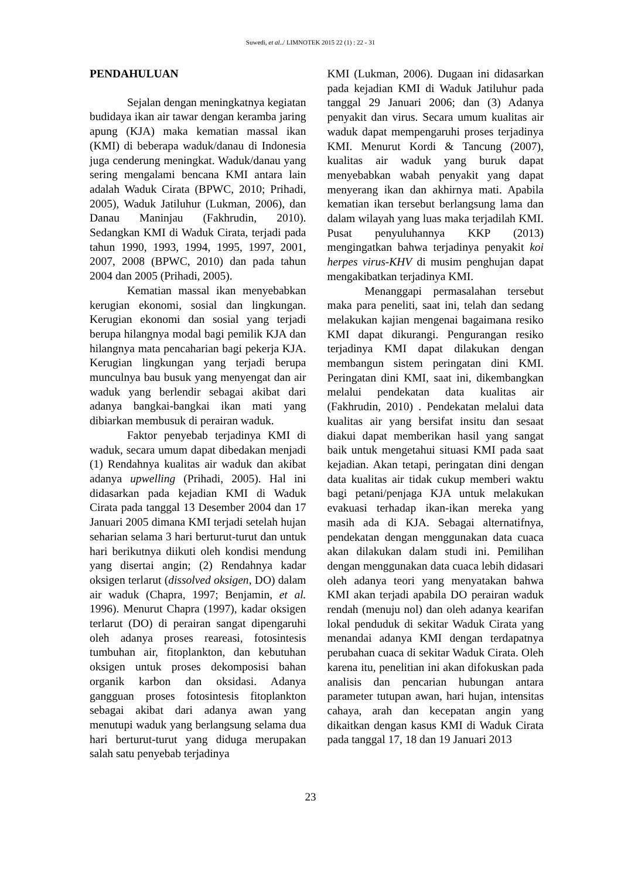Suwedi, et al../ LIMNOTEK 2015 22 (1) : 22 - 31
PENDAHULUAN
Sejalan dengan meningkatnya kegiatan budidaya ikan air tawar dengan keramba jaring apung (KJA) maka kematian massal ikan (KMI) di beberapa waduk/danau di Indonesia juga cenderung meningkat. Waduk/danau yang sering mengalami bencana KMI antara lain adalah Waduk Cirata (BPWC, 2010; Prihadi, 2005), Waduk Jatiluhur (Lukman, 2006), dan Danau Maninjau (Fakhrudin, 2010). Sedangkan KMI di Waduk Cirata, terjadi pada tahun 1990, 1993, 1994, 1995, 1997, 2001, 2007, 2008 (BPWC, 2010) dan pada tahun 2004 dan 2005 (Prihadi, 2005).
Kematian massal ikan menyebabkan kerugian ekonomi, sosial dan lingkungan. Kerugian ekonomi dan sosial yang terjadi berupa hilangnya modal bagi pemilik KJA dan hilangnya mata pencaharian bagi pekerja KJA. Kerugian lingkungan yang terjadi berupa munculnya bau busuk yang menyengat dan air waduk yang berlendir sebagai akibat dari adanya bangkai-bangkai ikan mati yang dibiarkan membusuk di perairan waduk.
Faktor penyebab terjadinya KMI di waduk, secara umum dapat dibedakan menjadi (1) Rendahnya kualitas air waduk dan akibat adanya upwelling (Prihadi, 2005). Hal ini didasarkan pada kejadian KMI di Waduk Cirata pada tanggal 13 Desember 2004 dan 17 Januari 2005 dimana KMI terjadi setelah hujan seharian selama 3 hari berturut-turut dan untuk hari berikutnya diikuti oleh kondisi mendung yang disertai angin; (2) Rendahnya kadar oksigen terlarut (dissolved oksigen, DO) dalam air waduk (Chapra, 1997; Benjamin, et al. 1996). Menurut Chapra (1997), kadar oksigen terlarut (DO) di perairan sangat dipengaruhi oleh adanya proses reareasi, fotosintesis tumbuhan air, fitoplankton, dan kebutuhan oksigen untuk proses dekomposisi bahan organik karbon dan oksidasi. Adanya gangguan proses fotosintesis fitoplankton sebagai akibat dari adanya awan yang menutupi waduk yang berlangsung selama dua hari berturut-turut yang diduga merupakan salah satu penyebab terjadinya
KMI (Lukman, 2006). Dugaan ini didasarkan pada kejadian KMI di Waduk Jatiluhur pada tanggal 29 Januari 2006; dan (3) Adanya penyakit dan virus. Secara umum kualitas air waduk dapat mempengaruhi proses terjadinya KMI. Menurut Kordi & Tancung (2007), kualitas air waduk yang buruk dapat menyebabkan wabah penyakit yang dapat menyerang ikan dan akhirnya mati. Apabila kematian ikan tersebut berlangsung lama dan dalam wilayah yang luas maka terjadilah KMI. Pusat penyuluhannya KKP (2013) mengingatkan bahwa terjadinya penyakit koi herpes virus-KHV di musim penghujan dapat mengakibatkan terjadinya KMI.
Menanggapi permasalahan tersebut maka para peneliti, saat ini, telah dan sedang melakukan kajian mengenai bagaimana resiko KMI dapat dikurangi. Pengurangan resiko terjadinya KMI dapat dilakukan dengan membangun sistem peringatan dini KMI. Peringatan dini KMI, saat ini, dikembangkan melalui pendekatan data kualitas air (Fakhrudin, 2010) . Pendekatan melalui data kualitas air yang bersifat insitu dan sesaat diakui dapat memberikan hasil yang sangat baik untuk mengetahui situasi KMI pada saat kejadian. Akan tetapi, peringatan dini dengan data kualitas air tidak cukup memberi waktu bagi petani/penjaga KJA untuk melakukan evakuasi terhadap ikan-ikan mereka yang masih ada di KJA. Sebagai alternatifnya, pendekatan dengan menggunakan data cuaca akan dilakukan dalam studi ini. Pemilihan dengan menggunakan data cuaca lebih didasari oleh adanya teori yang menyatakan bahwa KMI akan terjadi apabila DO perairan waduk rendah (menuju nol) dan oleh adanya kearifan lokal penduduk di sekitar Waduk Cirata yang menandai adanya KMI dengan terdapatnya perubahan cuaca di sekitar Waduk Cirata. Oleh karena itu, penelitian ini akan difokuskan pada analisis dan pencarian hubungan antara parameter tutupan awan, hari hujan, intensitas cahaya, arah dan kecepatan angin yang dikaitkan dengan kasus KMI di Waduk Cirata pada tanggal 17, 18 dan 19 Januari 2013
23